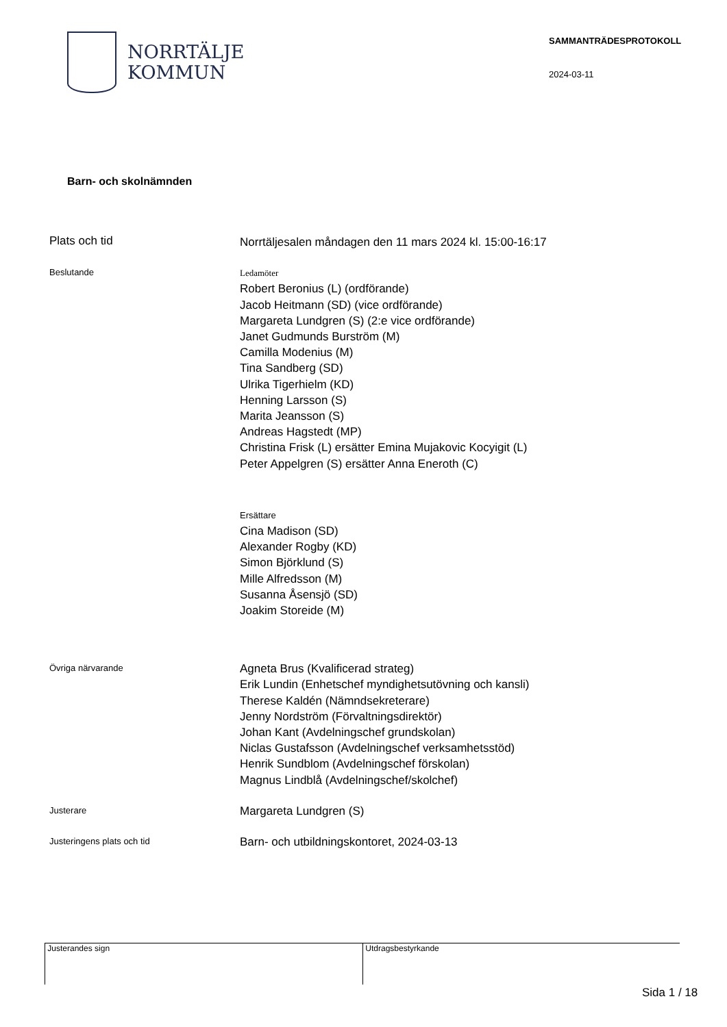NORRTÄLJE
KOMMUN
SAMMANTRÄDESPROTOKOLL
2024-03-11
Barn- och skolnämnden
Plats och tid
Norrtäljesalen måndagen den 11 mars 2024 kl. 15:00-16:17
Beslutande
Ledamöter
Robert Beronius (L) (ordförande)
Jacob Heitmann (SD) (vice ordförande)
Margareta Lundgren (S) (2:e vice ordförande)
Janet Gudmunds Burström (M)
Camilla Modenius (M)
Tina Sandberg (SD)
Ulrika Tigerhielm (KD)
Henning Larsson (S)
Marita Jeansson (S)
Andreas Hagstedt (MP)
Christina Frisk (L) ersätter Emina Mujakovic Kocyigit (L)
Peter Appelgren (S) ersätter Anna Eneroth (C)
Ersättare
Cina Madison (SD)
Alexander Rogby (KD)
Simon Björklund (S)
Mille Alfredsson (M)
Susanna Åsensjö (SD)
Joakim Storeide (M)
Övriga närvarande
Agneta Brus (Kvalificerad strateg)
Erik Lundin (Enhetschef myndighetsutövning och kansli)
Therese Kaldén (Nämndsekreterare)
Jenny Nordström (Förvaltningsdirektör)
Johan Kant (Avdelningschef grundskolan)
Niclas Gustafsson (Avdelningschef verksamhetsstöd)
Henrik Sundblom (Avdelningschef förskolan)
Magnus Lindblå (Avdelningschef/skolchef)
Justerare
Margareta Lundgren (S)
Justeringens plats och tid
Barn- och utbildningskontoret, 2024-03-13
Justerandes sign Utdragsbestyrkande
Sida 1 / 18